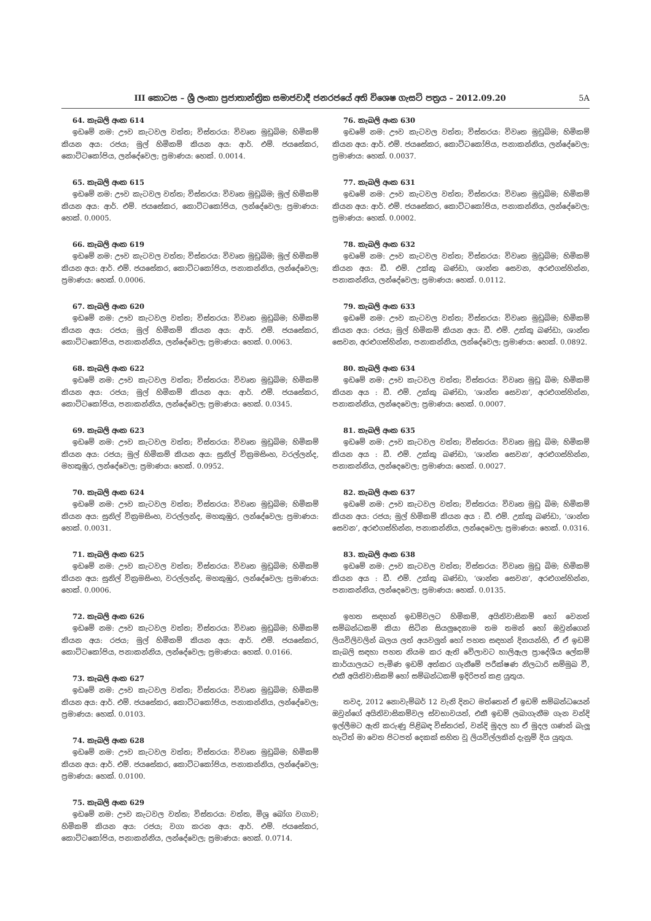III කොටස – ශ්‍රී ලංකා ප්‍රජාතාන්ත්‍රික සමාජවාදී ජනරජයේ අති විශෙෂ ගැසට් පත්‍රය – 2012.09.20 5A
64. කැබලි අංක 614
ඉඩමේ නම: ඌව කැටවල වත්ත; විස්තරය: විවෘත මුඩුබිම; හිමිකම් කියන අය: රජය; මුල් හිමිකම් කියන අය: ආර්. එම්. ජයසේකර, කොට්ටකෝපිය, ලන්දේවෙල; ප්‍රමාණය: හෙක්. 0.0014.
65. කැබලි අංක 615
ඉඩමේ නම: ඌව කැටවල වත්ත; විස්තරය: විවෘත මුඩුබිම; මුල් හිමිකම් කියන අය: ආර්. එම්. ජයසේකර, කොට්ටකෝපිය, ලන්දේවෙල; ප්‍රමාණය: හෙක්. 0.0005.
66. කැබලි අංක 619
ඉඩමේ නම: ඌව කැටවල වත්ත; විස්තරය: විවෘත මුඩුබිම; මුල් හිමිකම් කියන අය: ආර්. එම්. ජයසේකර, කොට්ටකෝපිය, පනාකන්නිය, ලන්දේවෙල; ප්‍රමාණය: හෙක්. 0.0006.
67. කැබලි අංක 620
ඉඩමේ නම: ඌව කැටවල වත්ත; විස්තරය: විවෘත මුඩුබිම; හිමිකම් කියන අය: රජය; මුල් හිමිකම් කියන අය: ආර්. එම්. ජයසේකර, කොට්ටකෝපිය, පනාකන්නිය, ලන්දේවෙල; ප්‍රමාණය: හෙක්. 0.0063.
68. කැබලි අංක 622
ඉඩමේ නම: ඌව කැටවල වත්ත; විස්තරය: විවෘත මුඩුබිම; හිමිකම් කියන අය: රජය; මුල් හිමිකම් කියන අය: ආර්. එම්. ජයසේකර, කොට්ටකෝපිය, පනාකන්නිය, ලන්දේවෙල; ප්‍රමාණය: හෙක්. 0.0345.
69. කැබලි අංක 623
ඉඩමේ නම: ඌව කැටවල වත්ත; විස්තරය: විවෘත මුඩුබිම; හිමිකම් කියන අය: රජය; මුල් හිමිකම් කියන අය: සුනිල් වික්‍රමසිංහ, වරල්ලන්ද, මහකුඹුර, ලන්දේවෙල; ප්‍රමාණය: හෙක්. 0.0952.
70. කැබලි අංක 624
ඉඩමේ නම: ඌව කැටවල වත්ත; විස්තරය: විවෘත මුඩුබිම; හිමිකම් කියන අය: සුනිල් වික්‍රමසිංහ, වරල්ලන්ද, මහකුඹුර, ලන්දේවෙල; ප්‍රමාණය: හෙක්. 0.0031.
71. කැබලි අංක 625
ඉඩමේ නම: ඌව කැටවල වත්ත; විස්තරය: විවෘත මුඩුබිම; හිමිකම් කියන අය: සුනිල් වික්‍රමසිංහ, වරල්ලන්ද, මහකුඹුර, ලන්දේවෙල; ප්‍රමාණය: හෙක්. 0.0006.
72. කැබලි අංක 626
ඉඩමේ නම: ඌව කැටවල වත්ත; විස්තරය: විවෘත මුඩුබිම; හිමිකම් කියන අය: රජය; මුල් හිමිකම් කියන අය: ආර්. එම්. ජයසේකර, කොට්ටකෝපිය, පනාකන්නිය, ලන්දේවෙල; ප්‍රමාණය: හෙක්. 0.0166.
73. කැබලි අංක 627
ඉඩමේ නම: ඌව කැටවල වත්ත; විස්තරය: විවෘත මුඩුබිම; හිමිකම් කියන අය: ආර්. එම්. ජයසේකර, කොට්ටකෝපිය, පනාකන්නිය, ලන්දේවෙල; ප්‍රමාණය: හෙක්. 0.0103.
74. කැබලි අංක 628
ඉඩමේ නම: ඌව කැටවල වත්ත; විස්තරය: විවෘත මුඩුබිම; හිමිකම් කියන අය: ආර්. එම්. ජයසේකර, කොට්ටකෝපිය, පනාකන්නිය, ලන්දේවෙල; ප්‍රමාණය: හෙක්. 0.0100.
75. කැබලි අංක 629
ඉඩමේ නම: ඌව කැටවල වත්ත; විස්තරය: වත්ත, මිශ්‍ර බෝග වගාව; හිමිකම් කියන අය: රජය; වගා කරන අය: ආර්. එම්. ජයසේකර, කොට්ටකෝපිය, පනාකන්නිය, ලන්දේවෙල; ප්‍රමාණය: හෙක්. 0.0714.
76. කැබලි අංක 630
ඉඩමේ නම: ඌව කැටවල වත්ත; විස්තරය: විවෘත මුඩුබිම; හිමිකම් කියන අය: ආර්. එම්. ජයසේකර, කොට්ටකෝපිය, පනාකන්නිය, ලන්දේවෙල; ප්‍රමාණය: හෙක්. 0.0037.
77. කැබලි අංක 631
ඉඩමේ නම: ඌව කැටවල වත්ත; විස්තරය: විවෘත මුඩුබිම; හිමිකම් කියන අය: ආර්. එම්. ජයසේකර, කොට්ටකෝපිය, පනාකන්නිය, ලන්දේවෙල; ප්‍රමාණය: හෙක්. 0.0002.
78. කැබලි අංක 632
ඉඩමේ නම: ඌව කැටවල වත්ත; විස්තරය: විවෘත මුඩුබිම; හිමිකම් කියන අය: ඩී. එම්. උක්කු බණ්ඩා, ශාන්ත සෙවන, අරළුගස්හින්න, පනාකන්නිය, ලන්දේවෙල; ප්‍රමාණය: හෙක්. 0.0112.
79. කැබලි අංක 633
ඉඩමේ නම: ඌව කැටවල වත්ත; විස්තරය: විවෘත මුඩුබිම; හිමිකම් කියන අය: රජය; මුල් හිමිකම් කියන අය: ඩී. එම්. උක්කු බණ්ඩා, ශාන්ත සෙවන, අරළුගස්හින්න, පනාකන්නිය, ලන්දේවෙල; ප්‍රමාණය: හෙක්. 0.0892.
80. කැබලි අංක 634
ඉඩමේ නම: ඌව කැටවල වත්ත; විස්තරය: විවෘත මුඩු බිම; හිමිකම් කියන අය : ඩී. එම්. උක්කු බණ්ඩා, ‘ශාන්ත සෙවන’, අරළුගස්හින්න, පනාකන්නිය, ලන්දෙවෙල; ප්‍රමාණය: හෙක්. 0.0007.
81. කැබලි අංක 635
ඉඩමේ නම: ඌව කැටවල වත්ත; විස්තරය: විවෘත මුඩු බිම; හිමිකම් කියන අය : ඩී. එම්. උක්කු බණ්ඩා, ‘ශාන්ත සෙවන’, අරළුගස්හින්න, පනාකන්නිය, ලන්දෙවෙල; ප්‍රමාණය: හෙක්. 0.0027.
82. කැබලි අංක 637
ඉඩමේ නම: ඌව කැටවල වත්ත; විස්තරය: විවෘත මුඩු බිම; හිමිකම් කියන අය: රජය; මුල් හිමිකම් කියන අය : ඩී. එම්. උක්කු බණ්ඩා, ‘ශාන්ත සෙවන’, අරළුගස්හින්න, පනාකන්නිය, ලන්දෙවෙල; ප්‍රමාණය: හෙක්. 0.0316.
83. කැබලි අංක 638
ඉඩමේ නම: ඌව කැටවල වත්ත; විස්තරය: විවෘත මුඩු බිම; හිමිකම් කියන අය : ඩී. එම්. උක්කු බණ්ඩා, ‘ශාන්ත සෙවන’, අරළුගස්හින්න, පනාකන්නිය, ලන්දෙවෙල; ප්‍රමාණය: හෙක්. 0.0135.
ඉහත සඳහන් ඉඩම්වලට හිමිකම්, අයිතිවාසිකම් හෝ වෙනත් සම්බන්ධකම් කියා සිටින සියලුදෙනාම තම තමන් හෝ ඔවුන්ගෙන් ලියවිලිවලින් බලය ලත් අයවලුන් හෝ පහත සඳහන් දිනයන්හි, ඒ ඒ ඉඩම් කැබලි සඳහා පහත නියම කර ඇති වේලාවට හාලිඇල ප්‍රාදේශීය ලේකම් කාර්යාලයට පැමිණ ඉඩම් අත්කර ගැනීමේ පරීක්ෂණ නිලධාරි සම්මුඛ වී, එකී අයිතිවාසිකම් හෝ සම්බන්ධකම් ඉදිරිපත් කළ යුතුය.
තවද, 2012 නොවැම්බර් 12 වැනි දිනට මත්තෙන් ඒ ඉඩම් සම්බන්ධයෙන් ඔවුන්ගේ අයිතිවාසිකම්වල ස්වභාවයත්, එකී ඉඩම් ලබාගැනීම ගැන වන්දි ඉල්ලීමට ඇති කරුණු පිළිබඳ විස්තරත්, වන්දි මුදල හා ඒ මුදල ගණන් බැලූ හැටිත් මා වෙත පිටපත් දෙකක් සහිත වූ ලියවිල්ලකින් දැනුම් දිය යුතුය.